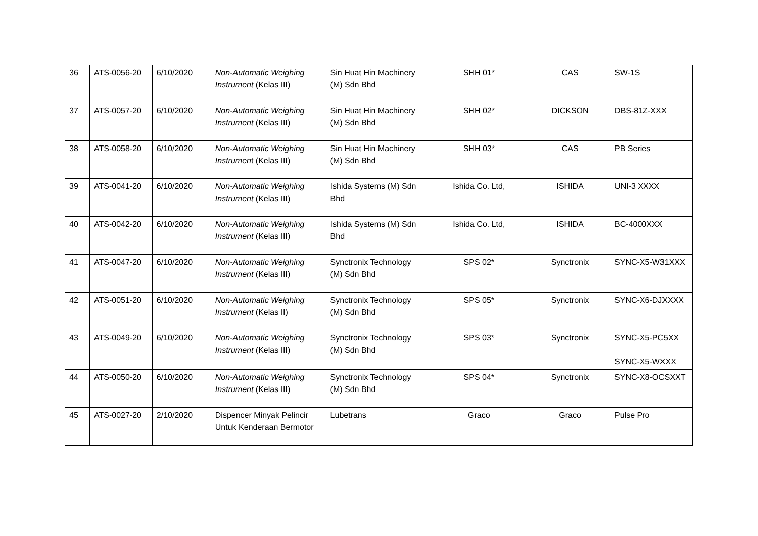| 36 | ATS-0056-20 | 6/10/2020 | Non-Automatic Weighing Instrument (Kelas III) | Sin Huat Hin Machinery (M) Sdn Bhd | SHH 01* | CAS | SW-1S |
| 37 | ATS-0057-20 | 6/10/2020 | Non-Automatic Weighing Instrument (Kelas III) | Sin Huat Hin Machinery (M) Sdn Bhd | SHH 02* | DICKSON | DBS-81Z-XXX |
| 38 | ATS-0058-20 | 6/10/2020 | Non-Automatic Weighing Instrumen t (Kelas III) | Sin Huat Hin Machinery (M) Sdn Bhd | SHH 03* | CAS | PB Series |
| 39 | ATS-0041-20 | 6/10/2020 | Non-Automatic Weighing Instrument (Kelas III) | Ishida Systems (M) Sdn Bhd | Ishida Co. Ltd, | ISHIDA | UNI-3 XXXX |
| 40 | ATS-0042-20 | 6/10/2020 | Non-Automatic Weighing Instrument (Kelas III) | Ishida Systems (M) Sdn Bhd | Ishida Co. Ltd, | ISHIDA | BC-4000XXX |
| 41 | ATS-0047-20 | 6/10/2020 | Non-Automatic Weighing Instrument (Kelas III) | Synctronix Technology (M) Sdn Bhd | SPS 02* | Synctronix | SYNC-X5-W31XXX |
| 42 | ATS-0051-20 | 6/10/2020 | Non-Automatic Weighing Instrument (Kelas II) | Synctronix Technology (M) Sdn Bhd | SPS 05* | Synctronix | SYNC-X6-DJXXXX |
| 43 | ATS-0049-20 | 6/10/2020 | Non-Automatic Weighing Instrument (Kelas III) | Synctronix Technology (M) Sdn Bhd | SPS 03* | Synctronix | SYNC-X5-PC5XX |
| | | | | | | | SYNC-X5-WXXX |
| 44 | ATS-0050-20 | 6/10/2020 | Non-Automatic Weighing Instrument (Kelas III) | Synctronix Technology (M) Sdn Bhd | SPS 04* | Synctronix | SYNC-X8-OCSXXT |
| 45 | ATS-0027-20 | 2/10/2020 | Dispencer Minyak Pelincir Untuk Kenderaan Bermotor | Lubetrans | Graco | Graco | Pulse Pro |